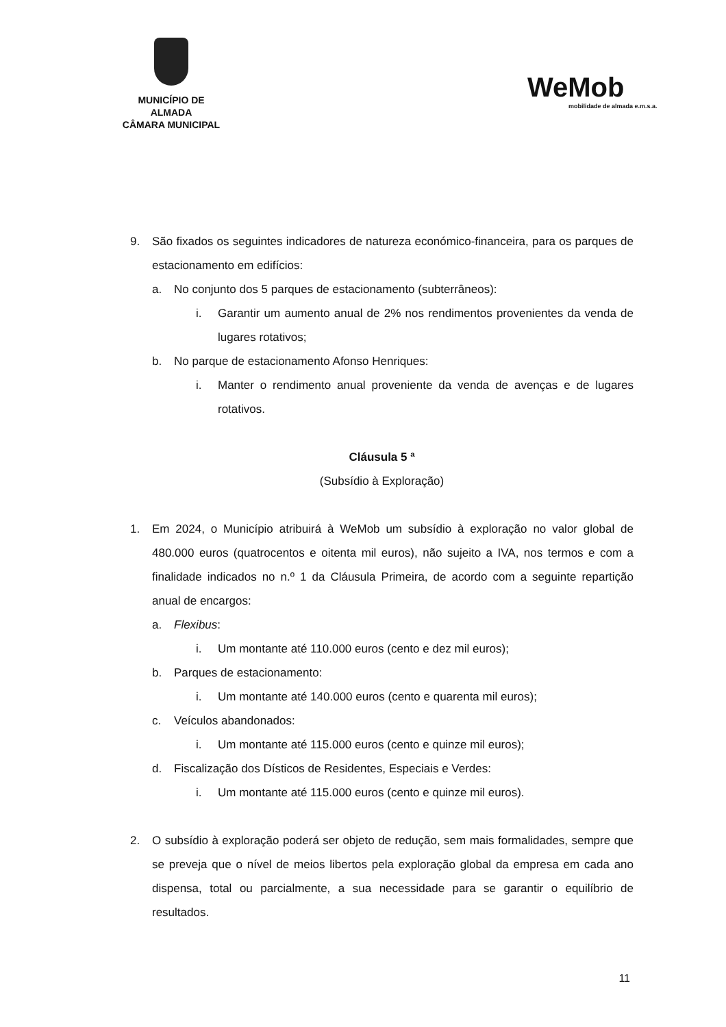MUNICÍPIO DE ALMADA
CÂMARA MUNICIPAL
WeMob
mobilidade de almada e.m.s.a.
9. São fixados os seguintes indicadores de natureza económico-financeira, para os parques de estacionamento em edifícios:
a. No conjunto dos 5 parques de estacionamento (subterrâneos):
i. Garantir um aumento anual de 2% nos rendimentos provenientes da venda de lugares rotativos;
b. No parque de estacionamento Afonso Henriques:
i. Manter o rendimento anual proveniente da venda de avenças e de lugares rotativos.
Cláusula 5 ª
(Subsídio à Exploração)
1. Em 2024, o Município atribuirá à WeMob um subsídio à exploração no valor global de 480.000 euros (quatrocentos e oitenta mil euros), não sujeito a IVA, nos termos e com a finalidade indicados no n.º 1 da Cláusula Primeira, de acordo com a seguinte repartição anual de encargos:
a. Flexibus:
i. Um montante até 110.000 euros (cento e dez mil euros);
b. Parques de estacionamento:
i. Um montante até 140.000 euros (cento e quarenta mil euros);
c. Veículos abandonados:
i. Um montante até 115.000 euros (cento e quinze mil euros);
d. Fiscalização dos Dísticos de Residentes, Especiais e Verdes:
i. Um montante até 115.000 euros (cento e quinze mil euros).
2. O subsídio à exploração poderá ser objeto de redução, sem mais formalidades, sempre que se preveja que o nível de meios libertos pela exploração global da empresa em cada ano dispensa, total ou parcialmente, a sua necessidade para se garantir o equilíbrio de resultados.
11